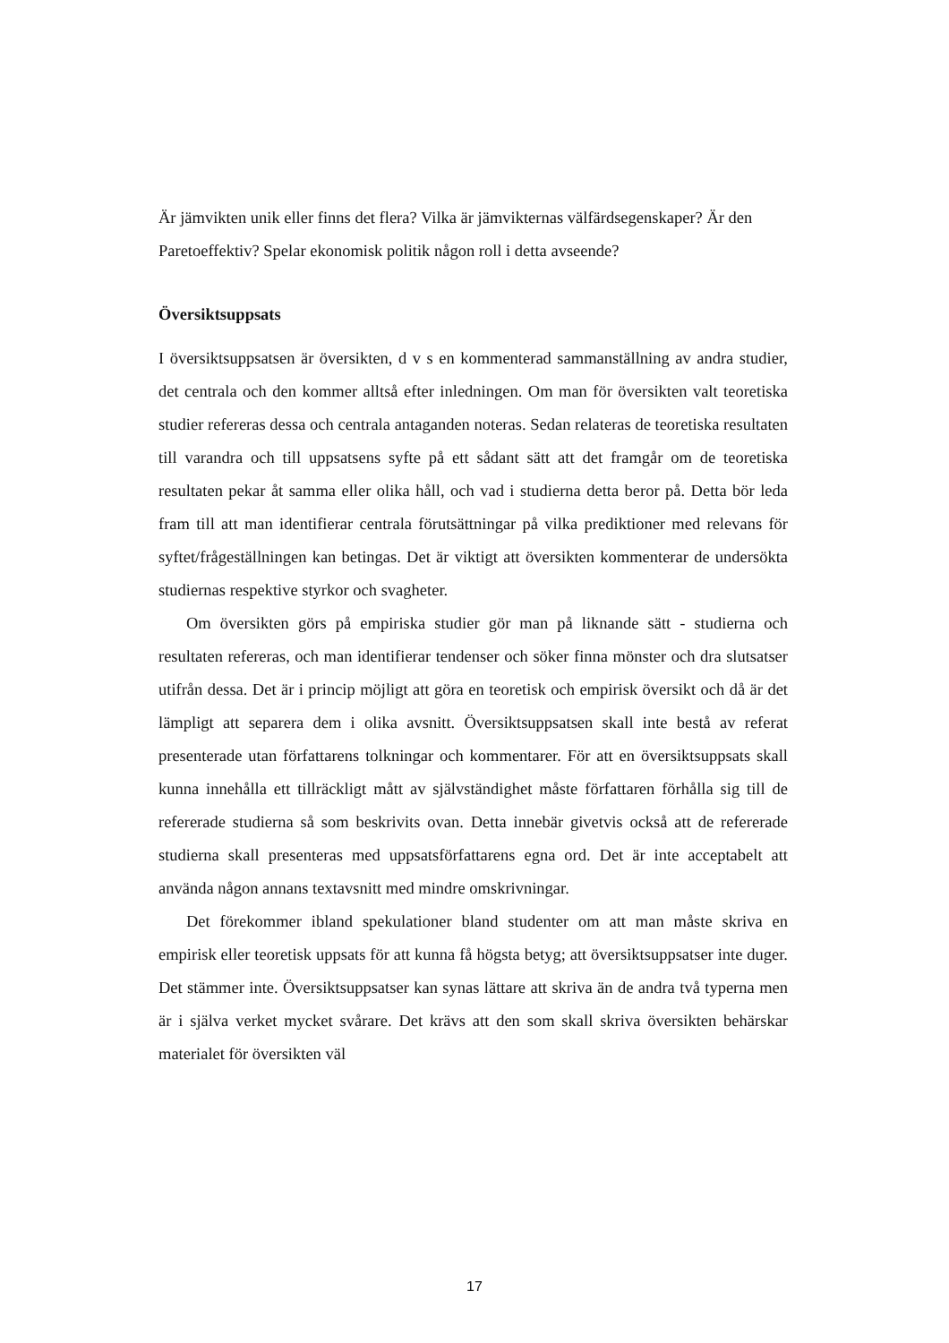Är jämvikten unik eller finns det flera? Vilka är jämvikternas välfärdsegenskaper? Är den Paretoeffektiv? Spelar ekonomisk politik någon roll i detta avseende?
Översiktsuppsats
I översiktsuppsatsen är översikten, d v s en kommenterad sammanställning av andra studier, det centrala och den kommer alltså efter inledningen. Om man för översikten valt teoretiska studier refereras dessa och centrala antaganden noteras. Sedan relateras de teoretiska resultaten till varandra och till uppsatsens syfte på ett sådant sätt att det framgår om de teoretiska resultaten pekar åt samma eller olika håll, och vad i studierna detta beror på. Detta bör leda fram till att man identifierar centrala förutsättningar på vilka prediktioner med relevans för syftet/frågeställningen kan betingas. Det är viktigt att översikten kommenterar de undersökta studiernas respektive styrkor och svagheter.
Om översikten görs på empiriska studier gör man på liknande sätt - studierna och resultaten refereras, och man identifierar tendenser och söker finna mönster och dra slutsatser utifrån dessa. Det är i princip möjligt att göra en teoretisk och empirisk översikt och då är det lämpligt att separera dem i olika avsnitt. Översiktsuppsatsen skall inte bestå av referat presenterade utan författarens tolkningar och kommentarer. För att en översiktsuppsats skall kunna innehålla ett tillräckligt mått av självständighet måste författaren förhålla sig till de refererade studierna så som beskrivits ovan. Detta innebär givetvis också att de refererade studierna skall presenteras med uppsatsförfattarens egna ord. Det är inte acceptabelt att använda någon annans textavsnitt med mindre omskrivningar.
Det förekommer ibland spekulationer bland studenter om att man måste skriva en empirisk eller teoretisk uppsats för att kunna få högsta betyg; att översiktsuppsatser inte duger. Det stämmer inte. Översiktsuppsatser kan synas lättare att skriva än de andra två typerna men är i själva verket mycket svårare. Det krävs att den som skall skriva översikten behärskar materialet för översikten väl
17